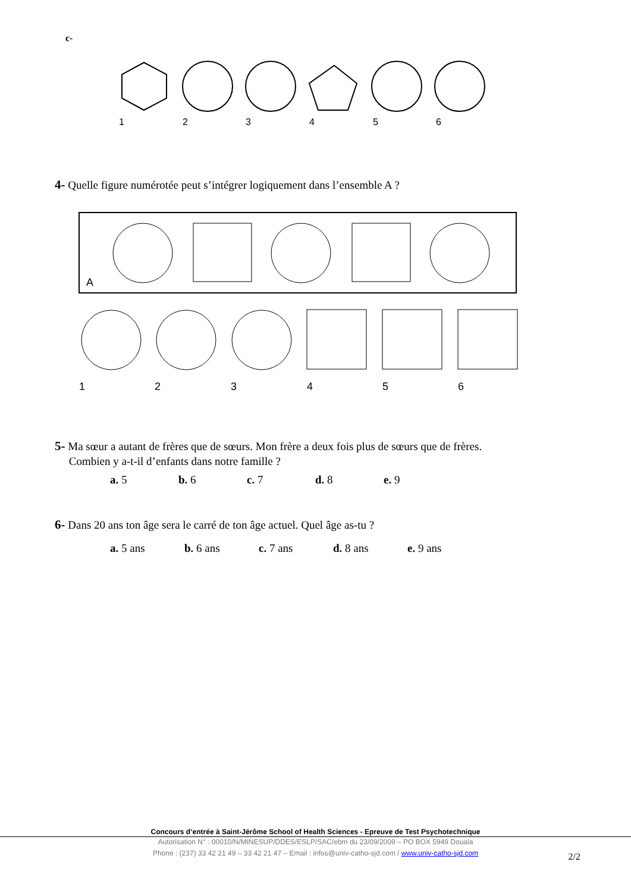c-
1
2
3
4
5
6
4- Quelle figure numérotée peut s’intégrer logiquement dans l’ensemble A ?
A
1
2
3
4
5
6
5- Ma sœur a autant de frères que de sœurs. Mon frère a deux fois plus de sœurs que de frères.
Combien y a-t-il d’enfants dans notre famille ?
a. 5 b. 6 c. 7 d. 8 e. 9
6- Dans 20 ans ton âge sera le carré de ton âge actuel. Quel âge as-tu ?
a. 5 ans b. 6 ans c. 7 ans d. 8 ans e. 9 ans
Concours d’entrée à Saint-Jérôme School of Health Sciences - Epreuve de Test Psychotechnique
Autorisation N° : 00010/N/MINESUP/DDES/ESLP/SAC/ebm du 23/09/2009 – PO BOX 5949 Douala
Phone : (237) 33 42 21 49 – 33 42 21 47 – Email : infos@univ-catho-sjd.com / www.univ-catho-sjd.com
2/2